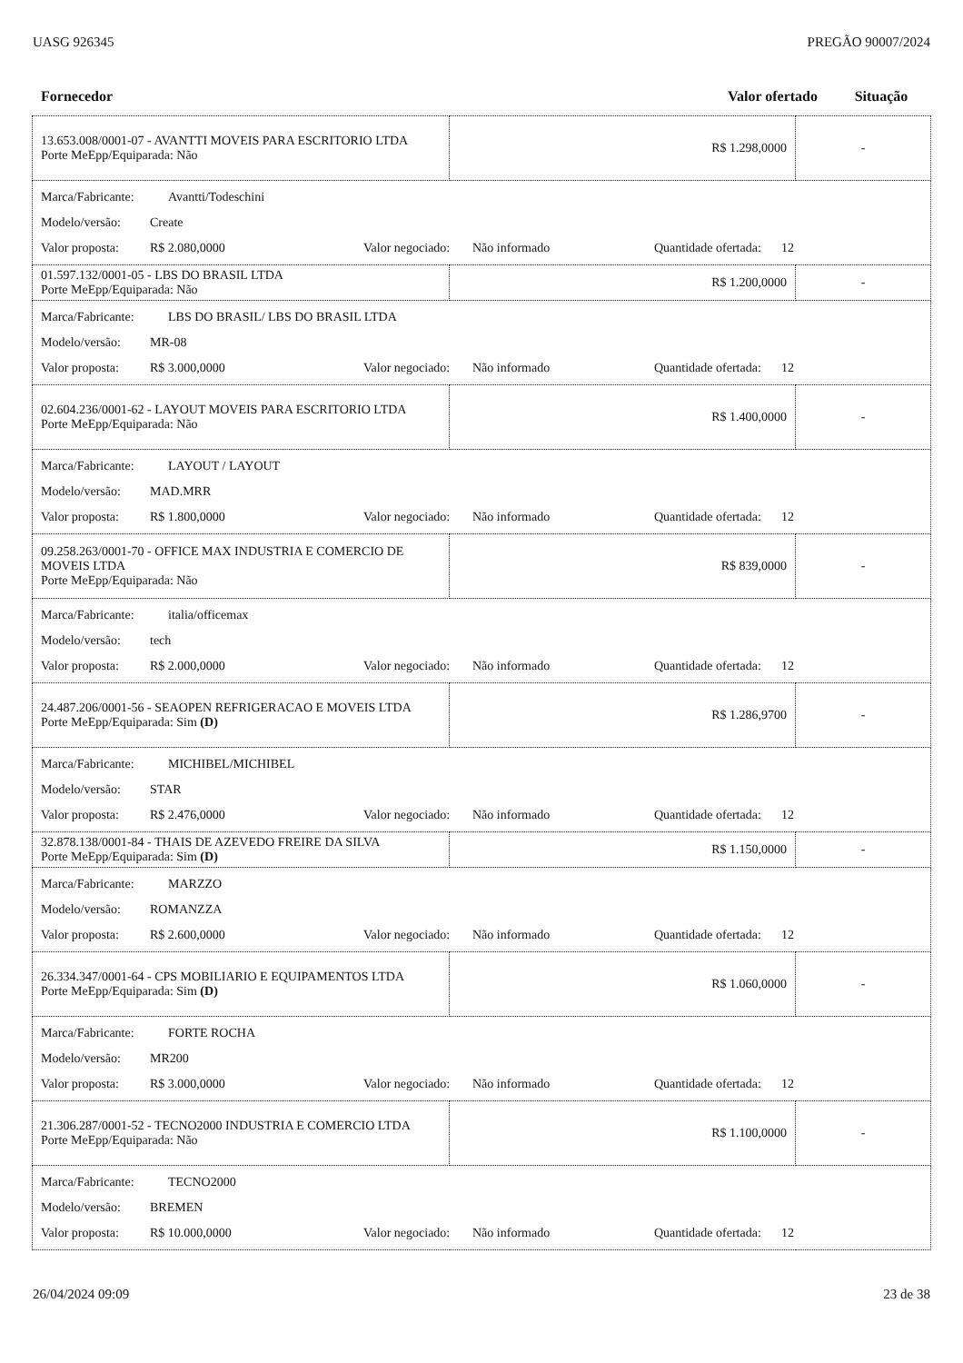UASG 926345 PREGÃO 90007/2024
Fornecedor Valor ofertado Situação
| 13.653.008/0001-07 - AVANTTI MOVEIS PARA ESCRITORIO LTDA Porte MeEpp/Equiparada: Não | R$ 1.298,0000 | - |
| Marca/Fabricante: Avantti/Todeschini Modelo/versão: Create Valor proposta: R$ 2.080,0000 Valor negociado: Não informado Quantidade ofertada: 12 | | |
| 01.597.132/0001-05 - LBS DO BRASIL LTDA Porte MeEpp/Equiparada: Não | R$ 1.200,0000 | - |
| Marca/Fabricante: LBS DO BRASIL/ LBS DO BRASIL LTDA Modelo/versão: MR-08 Valor proposta: R$ 3.000,0000 Valor negociado: Não informado Quantidade ofertada: 12 | | |
| 02.604.236/0001-62 - LAYOUT MOVEIS PARA ESCRITORIO LTDA Porte MeEpp/Equiparada: Não | R$ 1.400,0000 | - |
| Marca/Fabricante: LAYOUT / LAYOUT Modelo/versão: MAD.MRR Valor proposta: R$ 1.800,0000 Valor negociado: Não informado Quantidade ofertada: 12 | | |
| 09.258.263/0001-70 - OFFICE MAX INDUSTRIA E COMERCIO DE MOVEIS LTDA Porte MeEpp/Equiparada: Não | R$ 839,0000 | - |
| Marca/Fabricante: italia/officemax Modelo/versão: tech Valor proposta: R$ 2.000,0000 Valor negociado: Não informado Quantidade ofertada: 12 | | |
| 24.487.206/0001-56 - SEAOPEN REFRIGERACAO E MOVEIS LTDA Porte MeEpp/Equiparada: Sim (D) | R$ 1.286,9700 | - |
| Marca/Fabricante: MICHIBEL/MICHIBEL Modelo/versão: STAR Valor proposta: R$ 2.476,0000 Valor negociado: Não informado Quantidade ofertada: 12 | | |
| 32.878.138/0001-84 - THAIS DE AZEVEDO FREIRE DA SILVA Porte MeEpp/Equiparada: Sim (D) | R$ 1.150,0000 | - |
| Marca/Fabricante: MARZZO Modelo/versão: ROMANZZA Valor proposta: R$ 2.600,0000 Valor negociado: Não informado Quantidade ofertada: 12 | | |
| 26.334.347/0001-64 - CPS MOBILIARIO E EQUIPAMENTOS LTDA Porte MeEpp/Equiparada: Sim (D) | R$ 1.060,0000 | - |
| Marca/Fabricante: FORTE ROCHA Modelo/versão: MR200 Valor proposta: R$ 3.000,0000 Valor negociado: Não informado Quantidade ofertada: 12 | | |
| 21.306.287/0001-52 - TECNO2000 INDUSTRIA E COMERCIO LTDA Porte MeEpp/Equiparada: Não | R$ 1.100,0000 | - |
| Marca/Fabricante: TECNO2000 Modelo/versão: BREMEN Valor proposta: R$ 10.000,0000 Valor negociado: Não informado Quantidade ofertada: 12 | | |
26/04/2024 09:09 23 de 38